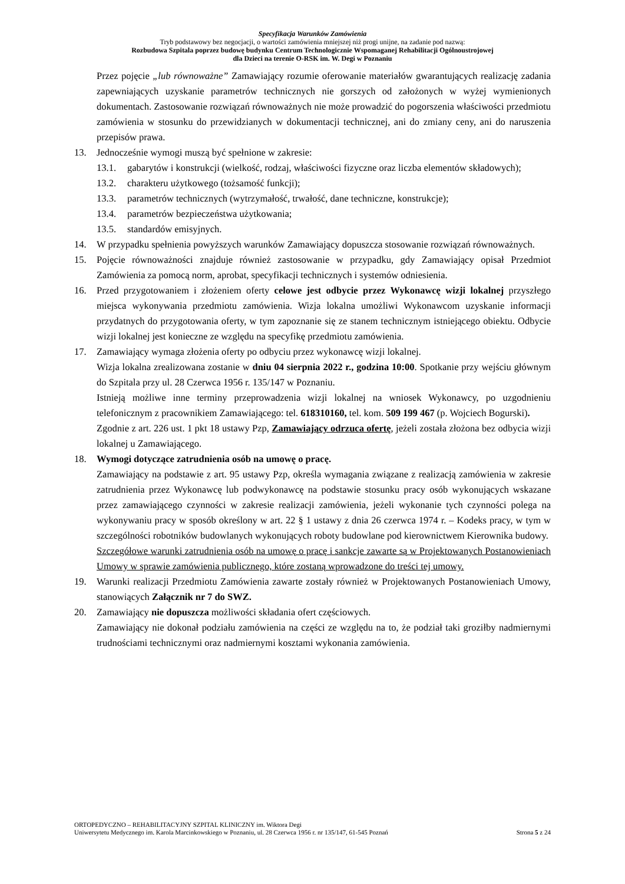Specyfikacja Warunków Zamówienia
Tryb podstawowy bez negocjacji, o wartości zamówienia mniejszej niż progi unijne, na zadanie pod nazwą:
Rozbudowa Szpitala poprzez budowę budynku Centrum Technologicznie Wspomaganej Rehabilitacji Ogólnoustrojowej
dla Dzieci na terenie O-RSK im. W. Degi w Poznaniu
Przez pojęcie „lub równoważne” Zamawiający rozumie oferowanie materiałów gwarantujących realizację zadania zapewniających uzyskanie parametrów technicznych nie gorszych od założonych w wyżej wymienionych dokumentach. Zastosowanie rozwiązań równoważnych nie może prowadzić do pogorszenia właściwości przedmiotu zamówienia w stosunku do przewidzianych w dokumentacji technicznej, ani do zmiany ceny, ani do naruszenia przepisów prawa.
13. Jednocześnie wymogi muszą być spełnione w zakresie:
13.1. gabarytów i konstrukcji (wielkość, rodzaj, właściwości fizyczne oraz liczba elementów składowych);
13.2. charakteru użytkowego (tożsamość funkcji);
13.3. parametrów technicznych (wytrzymałość, trwałość, dane techniczne, konstrukcje);
13.4. parametrów bezpieczeństwa użytkowania;
13.5. standardów emisyjnych.
14. W przypadku spełnienia powyższych warunków Zamawiający dopuszcza stosowanie rozwiązań równoważnych.
15. Pojęcie równoważności znajduje również zastosowanie w przypadku, gdy Zamawiający opisał Przedmiot Zamówienia za pomocą norm, aprobat, specyfikacji technicznych i systemów odniesienia.
16. Przed przygotowaniem i złożeniem oferty celowe jest odbycie przez Wykonawcę wizji lokalnej przyszłego miejsca wykonywania przedmiotu zamówienia. Wizja lokalna umożliwi Wykonawcom uzyskanie informacji przydatnych do przygotowania oferty, w tym zapoznanie się ze stanem technicznym istniejącego obiektu. Odbycie wizji lokalnej jest konieczne ze względu na specyfikę przedmiotu zamówienia.
17. Zamawiający wymaga złożenia oferty po odbyciu przez wykonawcę wizji lokalnej.
Wizja lokalna zrealizowana zostanie w dniu 04 sierpnia 2022 r., godzina 10:00. Spotkanie przy wejściu głównym do Szpitala przy ul. 28 Czerwca 1956 r. 135/147 w Poznaniu.
Istnieją możliwe inne terminy przeprowadzenia wizji lokalnej na wniosek Wykonawcy, po uzgodnieniu telefonicznym z pracownikiem Zamawiającego: tel. 618310160, tel. kom. 509 199 467 (p. Wojciech Bogurski).
Zgodnie z art. 226 ust. 1 pkt 18 ustawy Pzp, Zamawiający odrzuca ofertę, jeżeli została złożona bez odbycia wizji lokalnej u Zamawiającego.
18. Wymogi dotyczące zatrudnienia osób na umowę o pracę.
Zamawiający na podstawie z art. 95 ustawy Pzp, określa wymagania związane z realizacją zamówienia w zakresie zatrudnienia przez Wykonawcę lub podwykonawcę na podstawie stosunku pracy osób wykonujących wskazane przez zamawiającego czynności w zakresie realizacji zamówienia, jeżeli wykonanie tych czynności polega na wykonywaniu pracy w sposób określony w art. 22 § 1 ustawy z dnia 26 czerwca 1974 r. – Kodeks pracy, w tym w szczególności robotników budowlanych wykonujących roboty budowlane pod kierownictwem Kierownika budowy.
Szczegółowe warunki zatrudnienia osób na umowę o pracę i sankcje zawarte są w Projektowanych Postanowieniach Umowy w sprawie zamówienia publicznego, które zostaną wprowadzone do treści tej umowy.
19. Warunki realizacji Przedmiotu Zamówienia zawarte zostały również w Projektowanych Postanowieniach Umowy, stanowiących Załącznik nr 7 do SWZ.
20. Zamawiający nie dopuszcza możliwości składania ofert częściowych.
Zamawiający nie dokonał podziału zamówienia na części ze względu na to, że podział taki groziłby nadmiernymi trudnościami technicznymi oraz nadmiernymi kosztami wykonania zamówienia.
ORTOPEDYCZNO – REHABILITACYJNY SZPITAL KLINICZNY im. Wiktora Degi
Uniwersytetu Medycznego im. Karola Marcinkowskiego w Poznaniu, ul. 28 Czerwca 1956 r. nr 135/147, 61-545 Poznań Strona 5 z 24